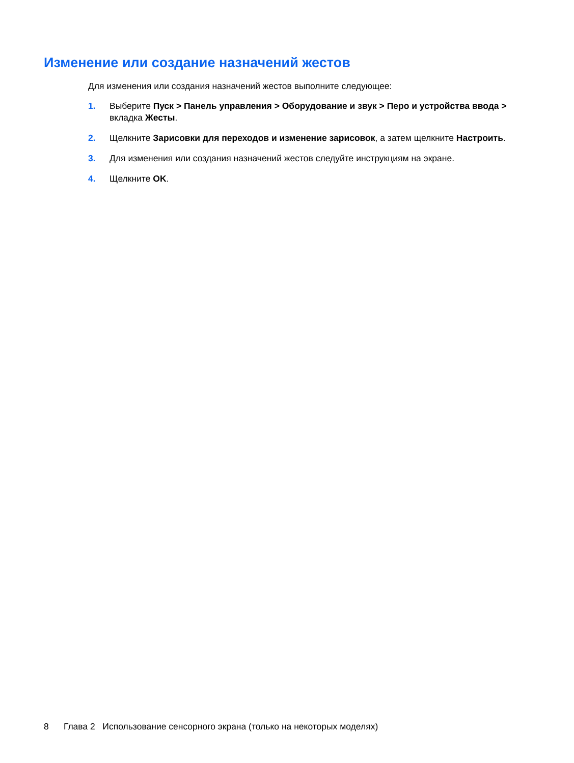Изменение или создание назначений жестов
Для изменения или создания назначений жестов выполните следующее:
1. Выберите Пуск > Панель управления > Оборудование и звук > Перо и устройства ввода > вкладка Жесты.
2. Щелкните Зарисовки для переходов и изменение зарисовок, а затем щелкните Настроить.
3. Для изменения или создания назначений жестов следуйте инструкциям на экране.
4. Щелкните OK.
8 Глава 2 Использование сенсорного экрана (только на некоторых моделях)